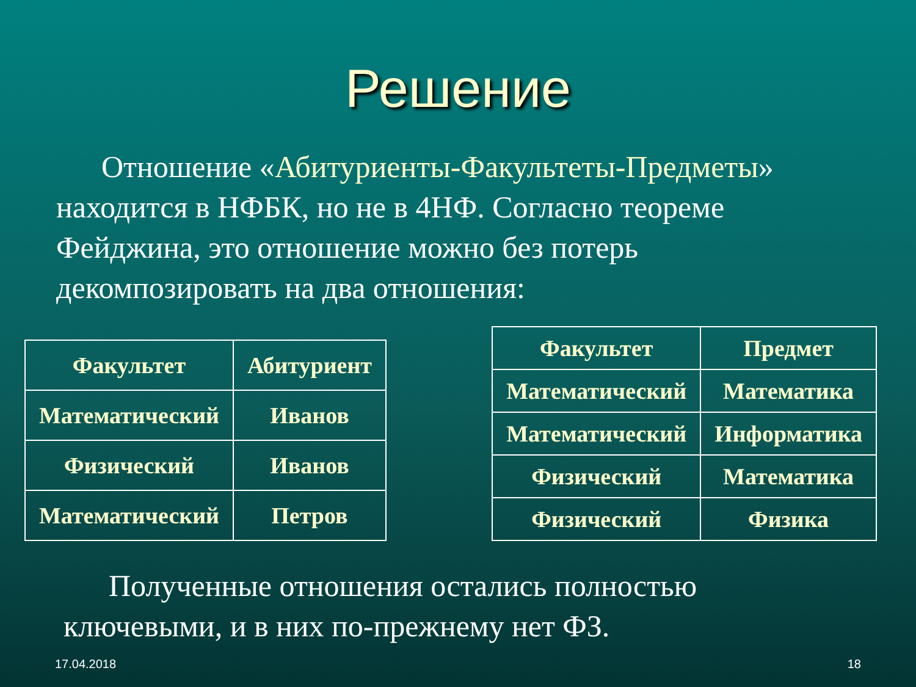Решение
Отношение «Абитуриенты-Факультеты-Предметы» находится в НФБК, но не в 4НФ. Согласно теореме Фейджина, это отношение можно без потерь декомпозировать на два отношения:
| Факультет | Абитуриент |
| --- | --- |
| Математический | Иванов |
| Физический | Иванов |
| Математический | Петров |
| Факультет | Предмет |
| --- | --- |
| Математический | Математика |
| Математический | Информатика |
| Физический | Математика |
| Физический | Физика |
Полученные отношения остались полностью ключевыми, и в них по-прежнему нет ФЗ.
17.04.2018 18